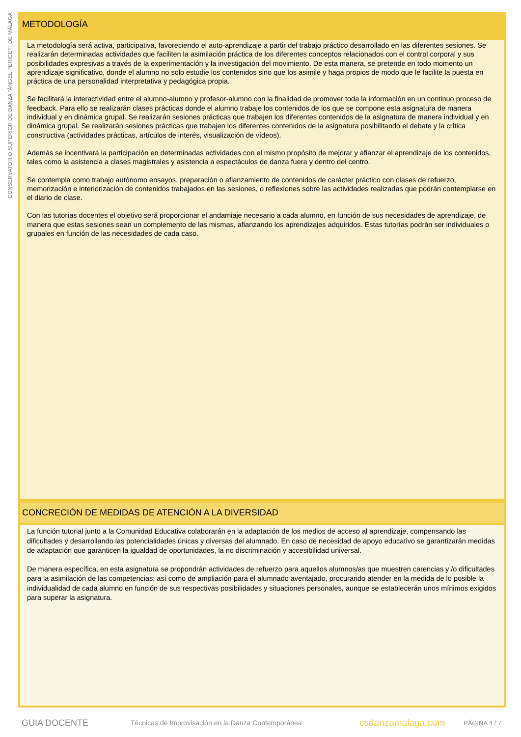CONSERVATORIO SUPERIOR DE DANZA "ÁNGEL PERICET" DE MÁLAGA
METODOLOGÍA
La metodología será activa, participativa, favoreciendo el auto-aprendizaje a partir del trabajo práctico desarrollado en las diferentes sesiones. Se realizarán determinadas actividades que faciliten la asimilación práctica de los diferentes conceptos relacionados con el control corporal y sus posibilidades expresivas a través de la experimentación y la investigación del movimiento. De esta manera, se pretende en todo momento un aprendizaje significativo, donde el alumno no solo estudie los contenidos sino que los asimile y haga propios de modo que le facilite la puesta en práctica de una personalidad interpretativa y pedagógica propia.
Se facilitará la interactividad entre el alumno-alumno y profesor-alumno con la finalidad de promover toda la información en un continuo proceso de feedback. Para ello se realizarán clases prácticas donde el alumno trabaje los contenidos de los que se compone esta asignatura de manera individual y en dinámica grupal. Se realizarán sesiones prácticas que trabajen los diferentes contenidos de la asignatura de manera individual y en dinámica grupal. Se realizarán sesiones prácticas que trabajen los diferentes contenidos de la asignatura posibilitando el debate y la crítica constructiva (actividades prácticas, artículos de interés, visualización de vídeos).
Además se incentivará la participación en determinadas actividades con el mismo propósito de mejorar y afianzar el aprendizaje de los contenidos, tales como la asistencia a clases magistrales y asistencia a espectáculos de danza fuera y dentro del centro.
Se contempla como trabajo autónomo ensayos, preparación o afianzamiento de contenidos de carácter práctico con clases de refuerzo, memorización e interiorización de contenidos trabajados en las sesiones, o reflexiones sobre las actividades realizadas que podrán contemplarse en el diario de clase.
Con las tutorías docentes el objetivo será proporcionar el andamiaje necesario a cada alumno, en función de sus necesidades de aprendizaje, de manera que estas sesiones sean un complemento de las mismas, afianzando los aprendizajes adquiridos. Estas tutorías podrán ser individuales o grupales en función de las necesidades de cada caso.
CONCRECIÓN DE MEDIDAS DE ATENCIÓN A LA DIVERSIDAD
La función tutorial junto a la Comunidad Educativa colaborarán en la adaptación de los medios de acceso al aprendizaje, compensando las dificultades y desarrollando las potencialidades únicas y diversas del alumnado. En caso de necesidad de apoyo educativo se garantizarán medidas de adaptación que garanticen la igualdad de oportunidades, la no discriminación y accesibilidad universal.
De manera específica, en esta asignatura se propondrán actividades de refuerzo para aquellos alumnos/as que muestren carencias y /o dificultades para la asimilación de las competencias; así como de ampliación para el alumnado aventajado, procurando atender en la medida de lo posible la individualidad de cada alumno en función de sus respectivas posibilidades y situaciones personales, aunque se establecerán unos mínimos exigidos para superar la asignatura.
GUIA DOCENTE Técnicas de Improvisación en la Danza Contemporánea csdanzamalaga.com PÁGINA 4 / 7